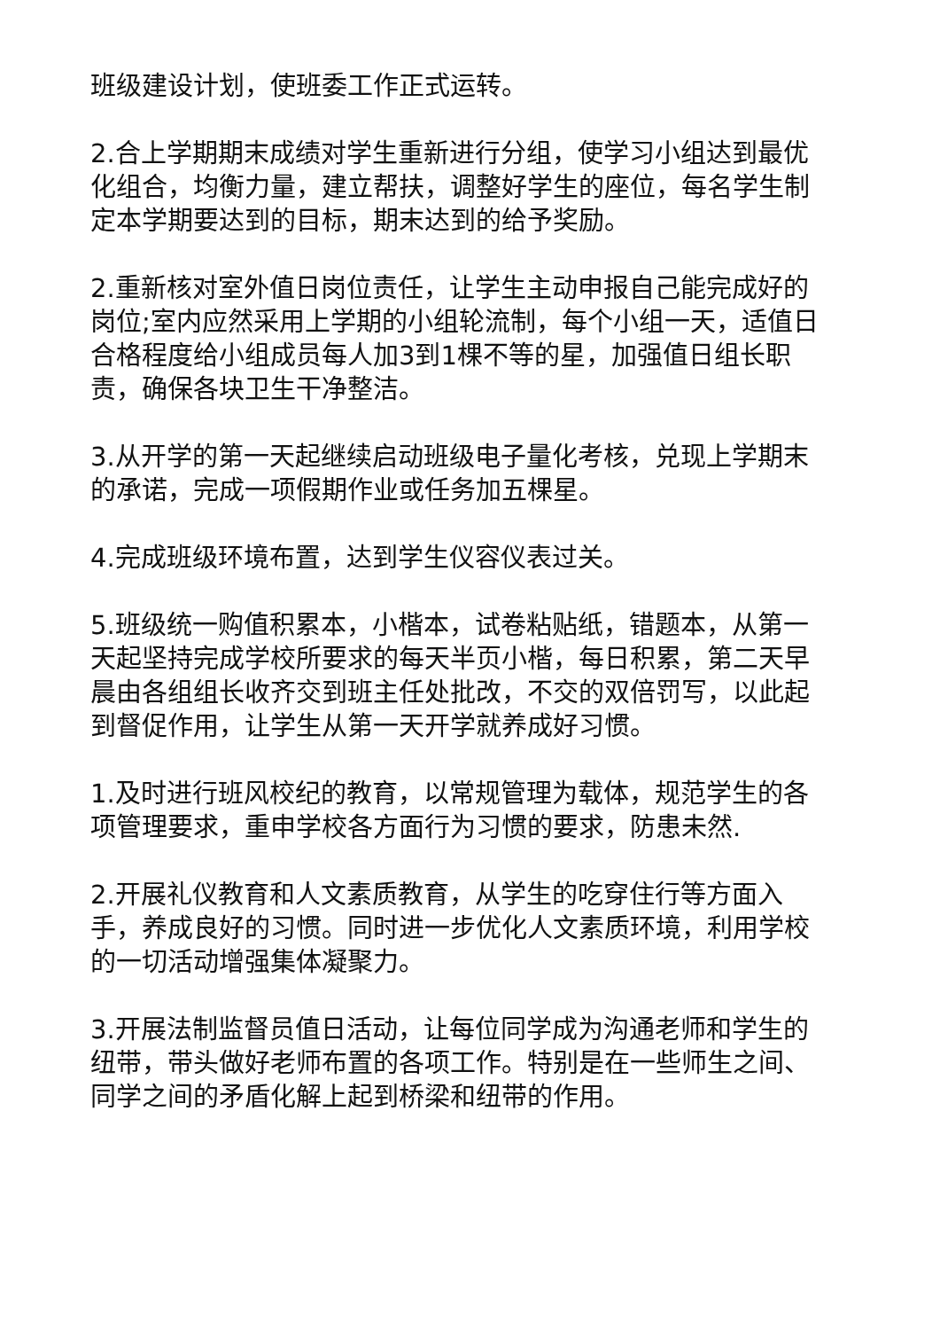班级建设计划，使班委工作正式运转。
2.合上学期期末成绩对学生重新进行分组，使学习小组达到最优化组合，均衡力量，建立帮扶，调整好学生的座位，每名学生制定本学期要达到的目标，期末达到的给予奖励。
2.重新核对室外值日岗位责任，让学生主动申报自己能完成好的岗位;室内应然采用上学期的小组轮流制，每个小组一天，适值日合格程度给小组成员每人加3到1棵不等的星，加强值日组长职责，确保各块卫生干净整洁。
3.从开学的第一天起继续启动班级电子量化考核，兑现上学期末的承诺，完成一项假期作业或任务加五棵星。
4.完成班级环境布置，达到学生仪容仪表过关。
5.班级统一购值积累本，小楷本，试卷粘贴纸，错题本，从第一天起坚持完成学校所要求的每天半页小楷，每日积累，第二天早晨由各组组长收齐交到班主任处批改，不交的双倍罚写，以此起到督促作用，让学生从第一天开学就养成好习惯。
1.及时进行班风校纪的教育，以常规管理为载体，规范学生的各项管理要求，重申学校各方面行为习惯的要求，防患未然.
2.开展礼仪教育和人文素质教育，从学生的吃穿住行等方面入手，养成良好的习惯。同时进一步优化人文素质环境，利用学校的一切活动增强集体凝聚力。
3.开展法制监督员值日活动，让每位同学成为沟通老师和学生的纽带，带头做好老师布置的各项工作。特别是在一些师生之间、同学之间的矛盾化解上起到桥梁和纽带的作用。